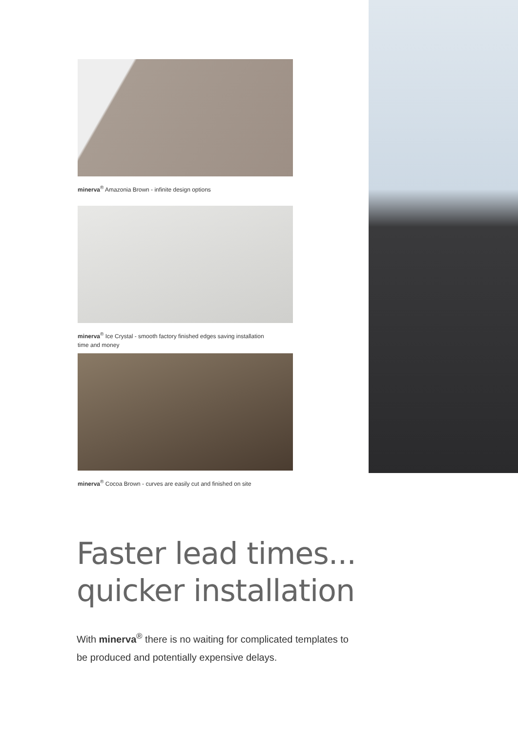minerva<sup>®</sup> Amazonia Brown - infinite design options
minerva<sup>®</sup> Ice Crystal - smooth factory finished edges saving installation
time and money
minerva<sup>®</sup> Cocoa Brown - curves are easily cut and finished on site
Faster lead times...
quicker installation
With minerva<sup>®</sup> there is no waiting for complicated templates to be produced and potentially expensive delays.